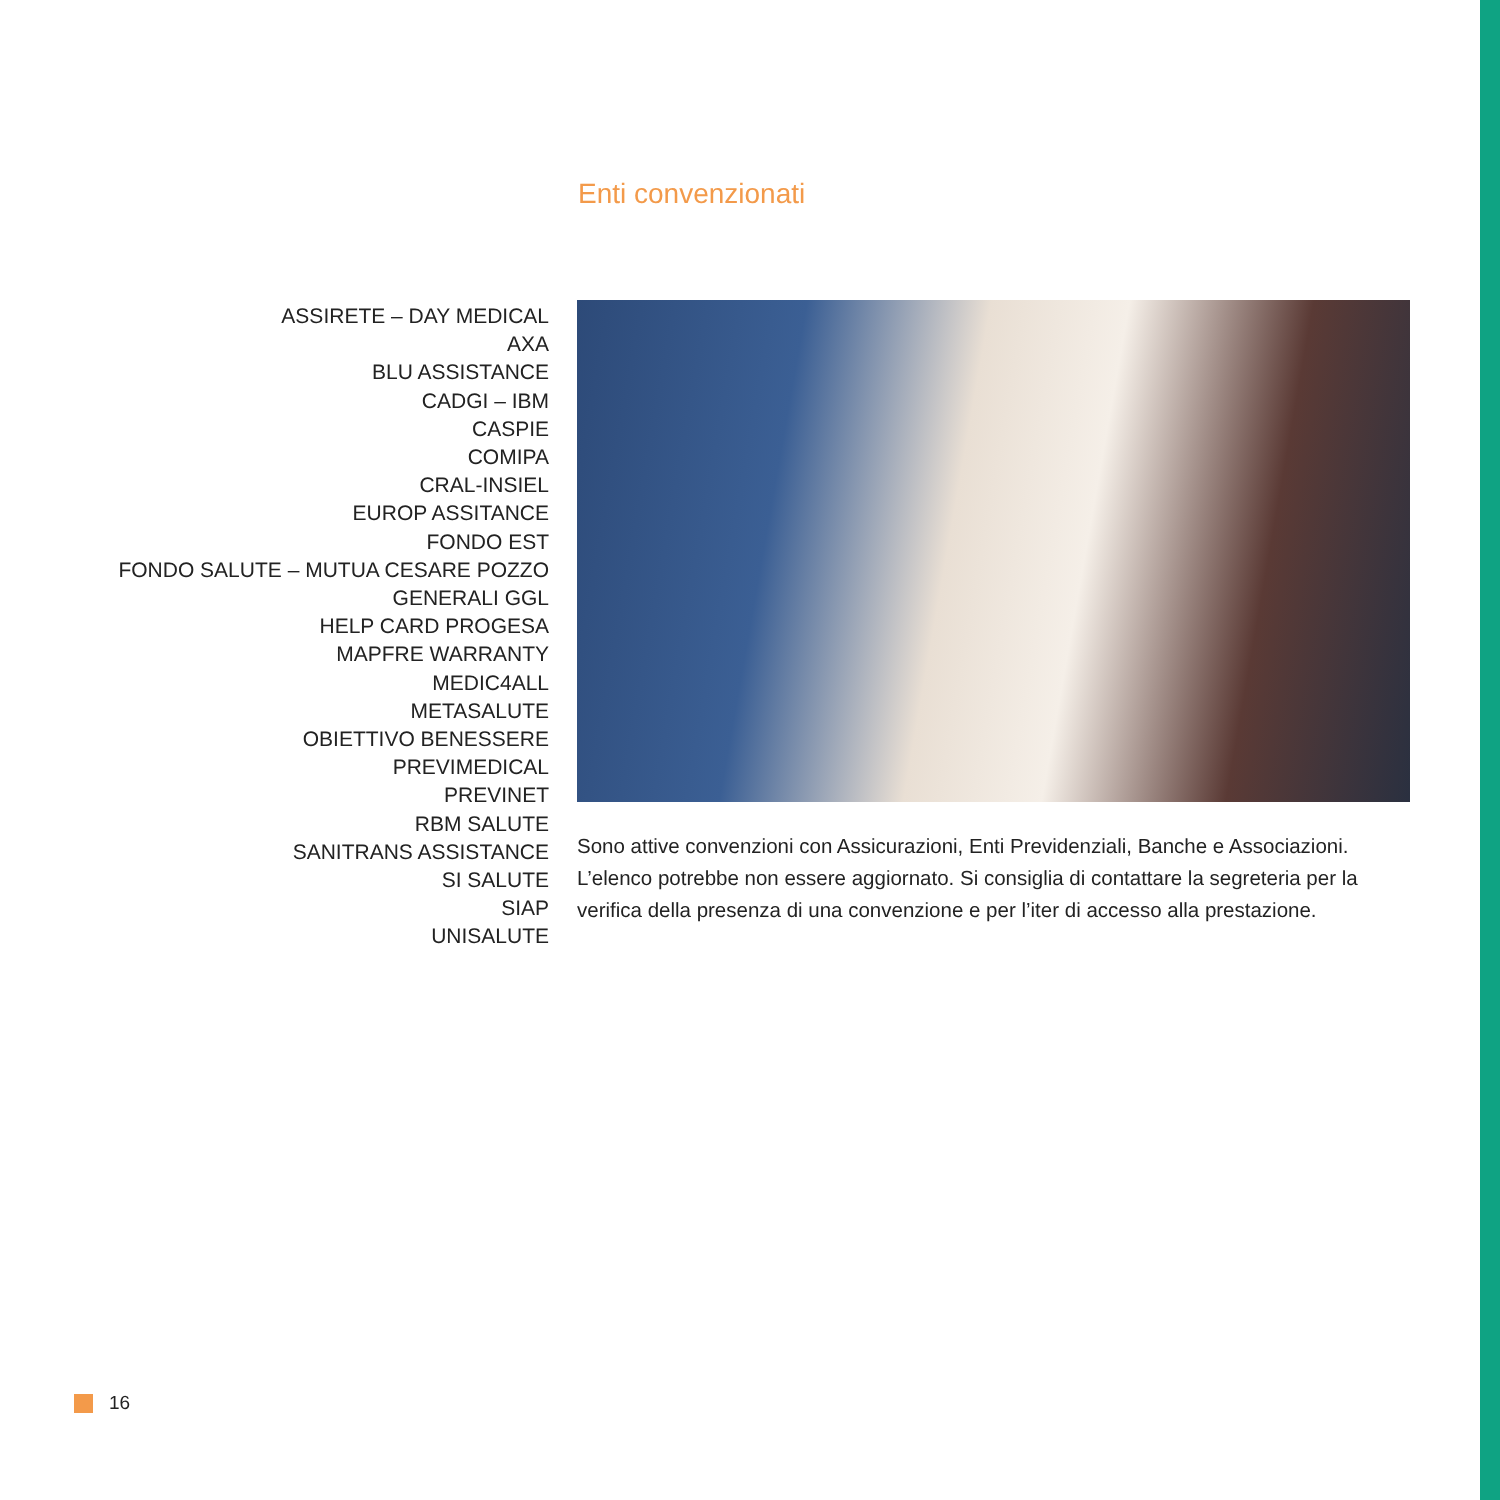Enti convenzionati
ASSIRETE – DAY MEDICAL
AXA
BLU ASSISTANCE
CADGI – IBM
CASPIE
COMIPA
CRAL-INSIEL
EUROP ASSITANCE
FONDO EST
FONDO SALUTE – MUTUA CESARE POZZO
GENERALI GGL
HELP CARD PROGESA
MAPFRE WARRANTY
MEDIC4ALL
METASALUTE
OBIETTIVO BENESSERE
PREVIMEDICAL
PREVINET
RBM SALUTE
SANITRANS ASSISTANCE
SI SALUTE
SIAP
UNISALUTE
Sono attive convenzioni con Assicurazioni, Enti Previdenziali, Banche e Associazioni. L’elenco potrebbe non essere aggiornato. Si consiglia di contattare la segreteria per la verifica della presenza di una convenzione e per l’iter di accesso alla prestazione.
16